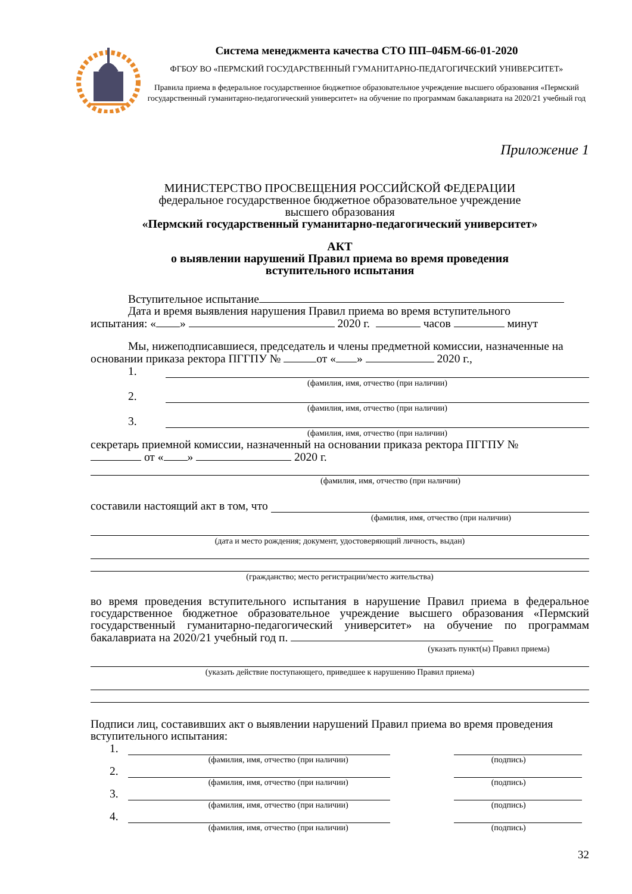Система менеджмента качества СТО ПП–04БМ-66-01-2020
ФГБОУ ВО «ПЕРМСКИЙ ГОСУДАРСТВЕННЫЙ ГУМАНИТАРНО-ПЕДАГОГИЧЕСКИЙ УНИВЕРСИТЕТ»
Правила приема в федеральное государственное бюджетное образовательное учреждение высшего образования «Пермский государственный гуманитарно-педагогический университет» на обучение по программам бакалавриата на 2020/21 учебный год
Приложение 1
МИНИСТЕРСТВО ПРОСВЕЩЕНИЯ РОССИЙСКОЙ ФЕДЕРАЦИИ
федеральное государственное бюджетное образовательное учреждение
высшего образования
«Пермский государственный гуманитарно-педагогический университет»
АКТ
о выявлении нарушений Правил приема во время проведения
вступительного испытания
Вступительное испытание
Дата и время выявления нарушения Правил приема во время вступительного
испытания: « » 2020 г. часов минут
Мы, нижеподписавшиеся, председатель и члены предметной комиссии, назначенные на основании приказа ректора ПГГПУ № от « » 2020 г.,
1.
(фамилия, имя, отчество (при наличии)
2.
(фамилия, имя, отчество (при наличии)
3.
(фамилия, имя, отчество (при наличии)
секретарь приемной комиссии, назначенный на основании приказа ректора ПГГПУ №
от « » 2020 г.
(фамилия, имя, отчество (при наличии)
составили настоящий акт в том, что
(фамилия, имя, отчество (при наличии)
(дата и место рождения; документ, удостоверяющий личность, выдан)
(гражданство; место регистрации/место жительства)
во время проведения вступительного испытания в нарушение Правил приема в федеральное государственное бюджетное образовательное учреждение высшего образования «Пермский государственный гуманитарно-педагогический университет» на обучение по программам бакалавриата на 2020/21 учебный год п.
(указать пункт(ы) Правил приема)
(указать действие поступающего, приведшее к нарушению Правил приема)
Подписи лиц, составивших акт о выявлении нарушений Правил приема во время проведения вступительного испытания:
1.
(фамилия, имя, отчество (при наличии) (подпись)
2.
(фамилия, имя, отчество (при наличии) (подпись)
3.
(фамилия, имя, отчество (при наличии) (подпись)
4.
(фамилия, имя, отчество (при наличии) (подпись)
32